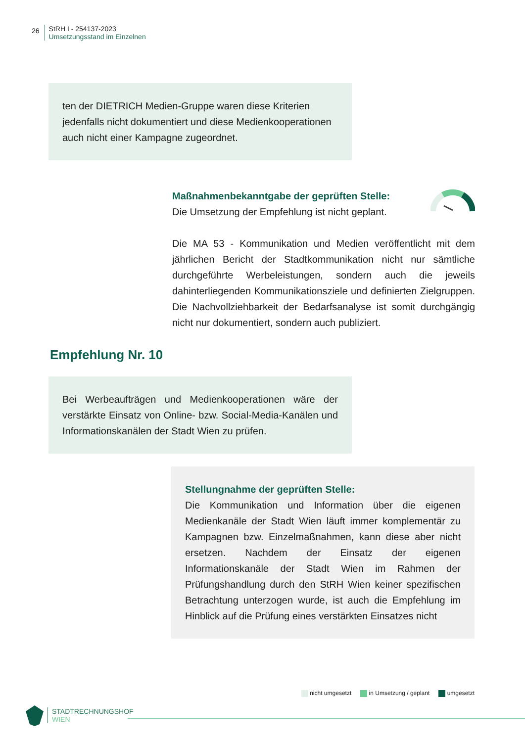26
StRH I - 254137-2023
Umsetzungsstand im Einzelnen
ten der DIETRICH Medien-Gruppe waren diese Kriterien jedenfalls nicht dokumentiert und diese Medienkooperationen auch nicht einer Kampagne zugeordnet.
Maßnahmenbekanntgabe der geprüften Stelle:
Die Umsetzung der Empfehlung ist nicht geplant.
Die MA 53 - Kommunikation und Medien veröffentlicht mit dem jährlichen Bericht der Stadtkommunikation nicht nur sämtliche durchgeführte Werbeleistungen, sondern auch die jeweils dahinterliegenden Kommunikationsziele und definierten Zielgruppen. Die Nachvollziehbarkeit der Bedarfsanalyse ist somit durchgängig nicht nur dokumentiert, sondern auch publiziert.
Empfehlung Nr. 10
Bei Werbeaufträgen und Medienkooperationen wäre der verstärkte Einsatz von Online- bzw. Social-Media-Kanälen und Informationskanälen der Stadt Wien zu prüfen.
Stellungnahme der geprüften Stelle:
Die Kommunikation und Information über die eigenen Medienkanäle der Stadt Wien läuft immer komplementär zu Kampagnen bzw. Einzelmaßnahmen, kann diese aber nicht ersetzen. Nachdem der Einsatz der eigenen Informationskanäle der Stadt Wien im Rahmen der Prüfungshandlung durch den StRH Wien keiner spezifischen Betrachtung unterzogen wurde, ist auch die Empfehlung im Hinblick auf die Prüfung eines verstärkten Einsatzes nicht
nicht umgesetzt in Umsetzung / geplant umgesetzt
STADTRECHNUNGSHOF
WIEN